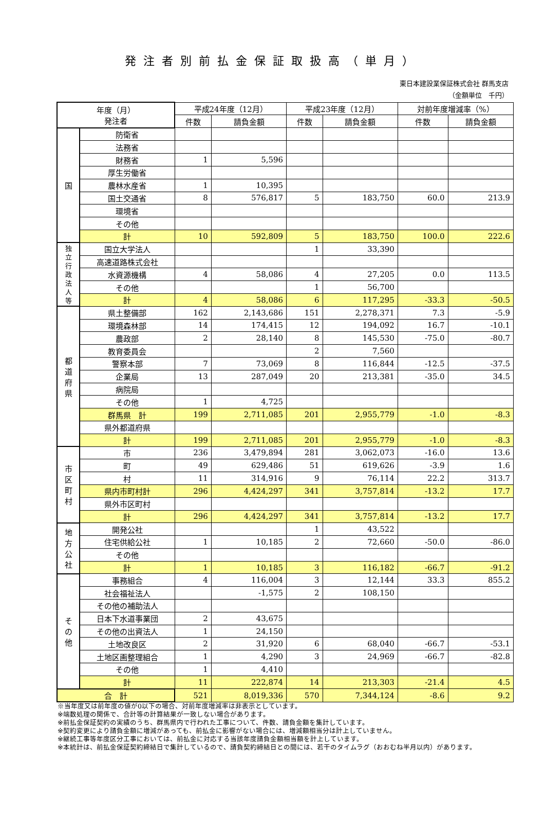発注者別前払金保証取扱高（単月）
東日本建設業保証株式会社 群馬支店
（金額単位　千円）
| 年度（月） 発注者 | | 平成24年度（12月） | | 平成23年度（12月） | | 対前年度増減率（%） | |
| --- | --- | --- | --- | --- | --- | --- | --- |
| | | 件数 | 請負金額 | 件数 | 請負金額 | 件数 | 請負金額 |
| 国 | 防衛省 | | | | | | |
| | 法務省 | | | | | | |
| | 財務省 | 1 | 5,596 | | | | |
| | 厚生労働省 | | | | | | |
| | 農林水産省 | 1 | 10,395 | | | | |
| | 国土交通省 | 8 | 576,817 | 5 | 183,750 | 60.0 | 213.9 |
| | 環境省 | | | | | | |
| | その他 | | | | | | |
| | 計 | 10 | 592,809 | 5 | 183,750 | 100.0 | 222.6 |
| 独 立 行 政 法 人 等 | 国立大学法人 | | | 1 | 33,390 | | |
| | 高速道路株式会社 | | | | | | |
| | 水資源機構 | 4 | 58,086 | 4 | 27,205 | 0.0 | 113.5 |
| | その他 | | | 1 | 56,700 | | |
| | 計 | 4 | 58,086 | 6 | 117,295 | -33.3 | -50.5 |
| 都 道 府 県 | 県土整備部 | 162 | 2,143,686 | 151 | 2,278,371 | 7.3 | -5.9 |
| | 環境森林部 | 14 | 174,415 | 12 | 194,092 | 16.7 | -10.1 |
| | 農政部 | 2 | 28,140 | 8 | 145,530 | -75.0 | -80.7 |
| | 教育委員会 | | | 2 | 7,560 | | |
| | 警察本部 | 7 | 73,069 | 8 | 116,844 | -12.5 | -37.5 |
| | 企業局 | 13 | 287,049 | 20 | 213,381 | -35.0 | 34.5 |
| | 病院局 | | | | | | |
| | その他 | 1 | 4,725 | | | | |
| | 群馬県 計 | 199 | 2,711,085 | 201 | 2,955,779 | -1.0 | -8.3 |
| | 県外都道府県 | | | | | | |
| | 計 | 199 | 2,711,085 | 201 | 2,955,779 | -1.0 | -8.3 |
| 市 区 町 村 | 市 | 236 | 3,479,894 | 281 | 3,062,073 | -16.0 | 13.6 |
| | 町 | 49 | 629,486 | 51 | 619,626 | -3.9 | 1.6 |
| | 村 | 11 | 314,916 | 9 | 76,114 | 22.2 | 313.7 |
| | 県内市町村計 | 296 | 4,424,297 | 341 | 3,757,814 | -13.2 | 17.7 |
| | 県外市区町村 | | | | | | |
| | 計 | 296 | 4,424,297 | 341 | 3,757,814 | -13.2 | 17.7 |
| 地 方 公 社 | 開発公社 | | | 1 | 43,522 | | |
| | 住宅供給公社 | 1 | 10,185 | 2 | 72,660 | -50.0 | -86.0 |
| | その他 | | | | | | |
| | 計 | 1 | 10,185 | 3 | 116,182 | -66.7 | -91.2 |
| そ の 他 | 事務組合 | 4 | 116,004 | 3 | 12,144 | 33.3 | 855.2 |
| | 社会福祉法人 | | -1,575 | 2 | 108,150 | | |
| | その他の補助法人 | | | | | | |
| | 日本下水道事業団 | 2 | 43,675 | | | | |
| | その他の出資法人 | 1 | 24,150 | | | | |
| | 土地改良区 | 2 | 31,920 | 6 | 68,040 | -66.7 | -53.1 |
| | 土地区画整理組合 | 1 | 4,290 | 3 | 24,969 | -66.7 | -82.8 |
| | その他 | 1 | 4,410 | | | | |
| | 計 | 11 | 222,874 | 14 | 213,303 | -21.4 | 4.5 |
| 合 計 | | 521 | 8,019,336 | 570 | 7,344,124 | -8.6 | 9.2 |
※当年度又は前年度の値が0以下の場合、対前年度増減率は非表示としています。
※端数処理の関係で、合計等の計算結果が一致しない場合があります。
※前払金保証契約の実績のうち、群馬県内で行われた工事について、件数、請負金額を集計しています。
※契約変更により請負金額に増減があっても、前払金に影響がない場合には、増減額相当分は計上していません。
※継続工事等年度区分工事においては、前払金に対応する当該年度請負金額相当額を計上しています。
※本統計は、前払金保証契約締結日で集計しているので、請負契約締結日との間には、若干のタイムラグ（おおむね半月以内）があります。